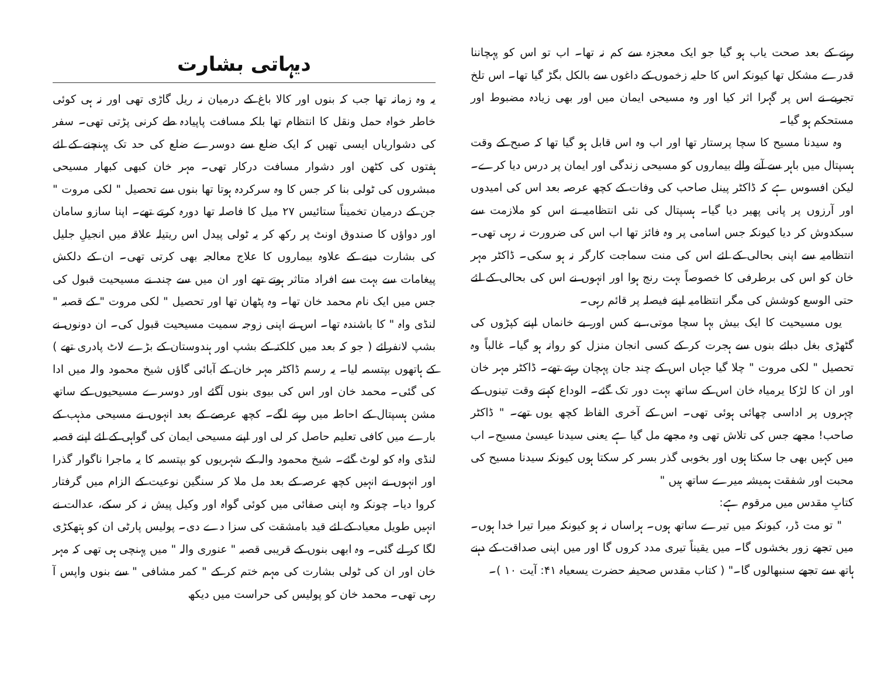رہنے کے بعد صحت یاب ہو گیا جو ایک معجزہ سے کم نہ تھا۔ اب تو اس کو پہچاننا قدرے مشکل تھا کیونکہ اس کا حلیہ زخموں کے داغوں سے بالکل بگڑ گیا تھا۔ اس تلخ تجربے نے اس پر گہرا اثر کیا اور وہ مسیحی ایمان میں اور بھی زیادہ مضبوط اور مستحکم ہو گیا۔
وہ سیدنا مسیح کا سچا پرستار تھا اور اب وہ اس قابل ہو گیا تھا کہ صبح کے وقت ہسپتال میں باہر سے آنے والے بیماروں کو مسیحی زندگی اور ایمان پر درس دیا کرے۔ لیکن افسوس ہے کہ ڈاکٹر پینل صاحب کی وفات کے کچھ عرصہ بعد اس کی امیدوں اور آرزوں پر پانی پھیر دیا گیا۔ ہسپتال کی نئی انتظامیہ نے اس کو ملازمت سے سبکدوش کر دیا کیونکہ جس اسامی پر وہ فائز تھا اب اس کی ضرورت نہ رہی تھی۔ انتظامیہ سے اپنی بحالی کے لئے اس کی منت سماجت کارگر نہ ہو سکی۔ ڈاکٹر مہر خان کو اس کی برطرفی کا خصوصاً بہت رنج ہوا اور انہوں نے اس کی بحالی کے لئے حتی الوسع کوشش کی مگر انتظامیہ اپنے فیصلہ پر قائم رہی۔
یوں مسیحیت کا ایک بیش بہا سچا موتی، بے کس اور بے خانماں اپنے کپڑوں کی گٹھڑی بغل دبائے بنوں سے ہجرت کر کے کسی انجان منزل کو روانہ ہو گیا۔ غالباً وہ تحصیل " لکی مروت " چلا گیا جہاں اس کے چند جان پہچان رہتے تھے۔ ڈاکٹر مہر خان اور ان کا لڑکا یرمیاہ خان اس کے ساتھ بہت دور تک گئے۔ الوداع کہتے وقت تینوں کے چہروں پر اداسی چھائی ہوئی تھی۔ اس کے آخری الفاظ کچھ یوں تھے۔ " ڈاکٹر صاحب! مجھے جس کی تلاش تھی وہ مجھے مل گیا ہے یعنی سیدنا عیسیٰ مسیح۔ اب میں کہیں بھی جا سکتا ہوں اور بخوبی گذر بسر کر سکتا ہوں کیونکہ سیدنا مسیح کی محبت اور شفقت ہمیشہ میرے ساتھ ہیں "
کتابِ مقدس میں مرقوم ہے:
" تو مت ڈر، کیونکہ میں تیرے ساتھ ہوں۔ ہراساں نہ ہو کیونکہ میرا تیرا خدا ہوں۔ میں تجھے زور بخشوں گا۔ میں یقیناً تیری مدد کروں گا اور میں اپنی صداقت کے دہنے ہاتھ سے تجھے سنبھالوں گا۔" ( کتاب مقدس صحیفہ حضرت یسعیاہ ۴۱: آیت ۱۰ )۔
دیہاتی بشارت
یہ وہ زمانہ تھا جب کہ بنوں اور کالا باغ کے درمیان نہ ریل گاڑی تھی اور نہ ہی کوئی خاطر خواہ حمل ونقل کا انتظام تھا بلکہ مسافت پاپیادہ طے کرنی پڑتی تھی۔ سفر کی دشواریاں ایسی تھیں کہ ایک ضلع سے دوسرے ضلع کی حد تک پہنچنے کے لئے ہفتوں کی کٹھن اور دشوار مسافت درکار تھی۔ مہر خان کبھی کبھار مسیحی مبشروں کی ٹولی بنا کر جس کا وہ سرکردہ ہوتا تھا بنوں سے تحصیل " لکی مروت " جن کے درمیان تخمیناً ستائیس ۲۷ میل کا فاصلہ تھا دورہ کرتے تھے۔ اپنا سازو سامان اور دواؤں کا صندوق اونٹ پر رکھ کر یہ ٹولی پیدل اس ریتیلہ علاقہ میں انجیلِ جلیل کی بشارت دینے کے علاوہ بیماروں کا علاج معالجہ بھی کرتی تھی۔ ان کے دلکش پیغامات سے بہت سے افراد متاثر ہوتے تھے اور ان میں سے چند نے مسیحیت قبول کی جس میں ایک نام محمد خان تھا۔ وہ پٹھان تھا اور تحصیل " لکی مروت " کے قصبہ " لنڈی واہ " کا باشندہ تھا۔ اس نے اپنی زوجہ سمیت مسیحیت قبول کی۔ ان دونوں نے بشپ لانفرائے ( جو کہ بعد میں کلکتہ کے بشپ اور ہندوستان کے بڑے لاٹ پادری تھے ) کے ہاتھوں بپتسمہ لیا۔ یہ رسم ڈاکٹر مہر خان کے آبائی گاؤں شیخ محمود والہ میں ادا کی گئی۔ محمد خان اور اس کی بیوی بنوں آگئے اور دوسرے مسیحیوں کے ساتھ مشن ہسپتال کے احاطہ میں رہنے لگے۔ کچھ عرصے کے بعد انہوں نے مسیحی مذہب کے بارے میں کافی تعلیم حاصل کر لی اور اپنے مسیحی ایمان کی گواہی کے لئے اپنے قصبہ لنڈی واہ کو لوٹ گئے۔ شیخ محمود والہ کے شہریوں کو بپتسمہ کا یہ ماجرا ناگوار گذرا اور انہوں نے انہیں کچھ عرصہ کے بعد مل ملا کر سنگین نوعیت کے الزام میں گرفتار کروا دیا۔ چونکہ وہ اپنی صفائی میں کوئی گواہ اور وکیل پیش نہ کر سکے، عدالت نے انہیں طویل معیاد کے لئے قید بامشقت کی سزا دے دی۔ پولیس پارٹی ان کو ہتھکڑی لگا کر لے گئی۔ وہ ابھی بنوں کے قریبی قصبہ " عنوری والہ " میں پہنچی ہی تھی کہ مہر خان اور ان کی ٹولی بشارت کی مہم ختم کر کے " کمر مشافی " سے بنوں واپس آ رہی تھی۔ محمد خان کو پولیس کی حراست میں دیکھ